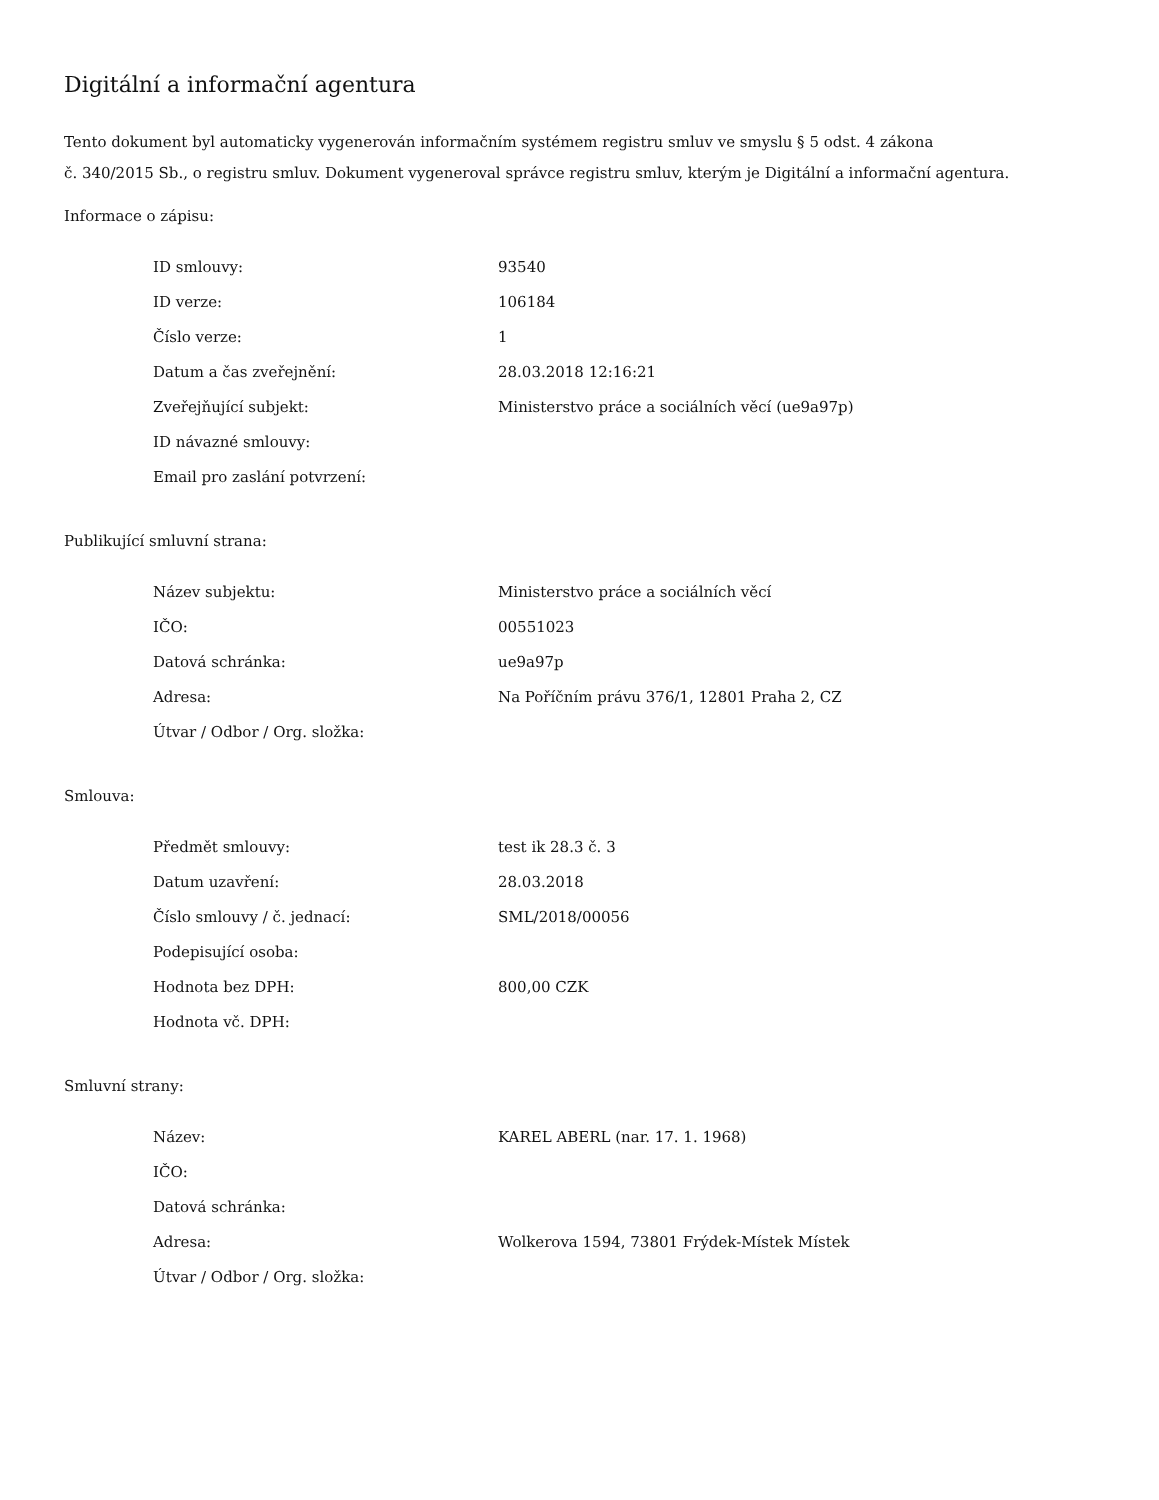Digitální a informační agentura
Tento dokument byl automaticky vygenerován informačním systémem registru smluv ve smyslu § 5 odst. 4 zákona
č. 340/2015 Sb., o registru smluv. Dokument vygeneroval správce registru smluv, kterým je Digitální a informační agentura.
Informace o zápisu:
| ID smlouvy: | 93540 |
| ID verze: | 106184 |
| Číslo verze: | 1 |
| Datum a čas zveřejnění: | 28.03.2018 12:16:21 |
| Zveřejňující subjekt: | Ministerstvo práce a sociálních věcí (ue9a97p) |
| ID návazné smlouvy: | |
| Email pro zaslání potvrzení: | |
Publikující smluvní strana:
| Název subjektu: | Ministerstvo práce a sociálních věcí |
| IČO: | 00551023 |
| Datová schránka: | ue9a97p |
| Adresa: | Na Poříčním právu 376/1, 12801 Praha 2, CZ |
| Útvar / Odbor / Org. složka: | |
Smlouva:
| Předmět smlouvy: | test ik 28.3 č. 3 |
| Datum uzavření: | 28.03.2018 |
| Číslo smlouvy / č. jednací: | SML/2018/00056 |
| Podepisující osoba: | |
| Hodnota bez DPH: | 800,00 CZK |
| Hodnota vč. DPH: | |
Smluvní strany:
| Název: | KAREL ABERL (nar. 17. 1. 1968) |
| IČO: | |
| Datová schránka: | |
| Adresa: | Wolkerova 1594, 73801 Frýdek-Místek Místek |
| Útvar / Odbor / Org. složka: | |